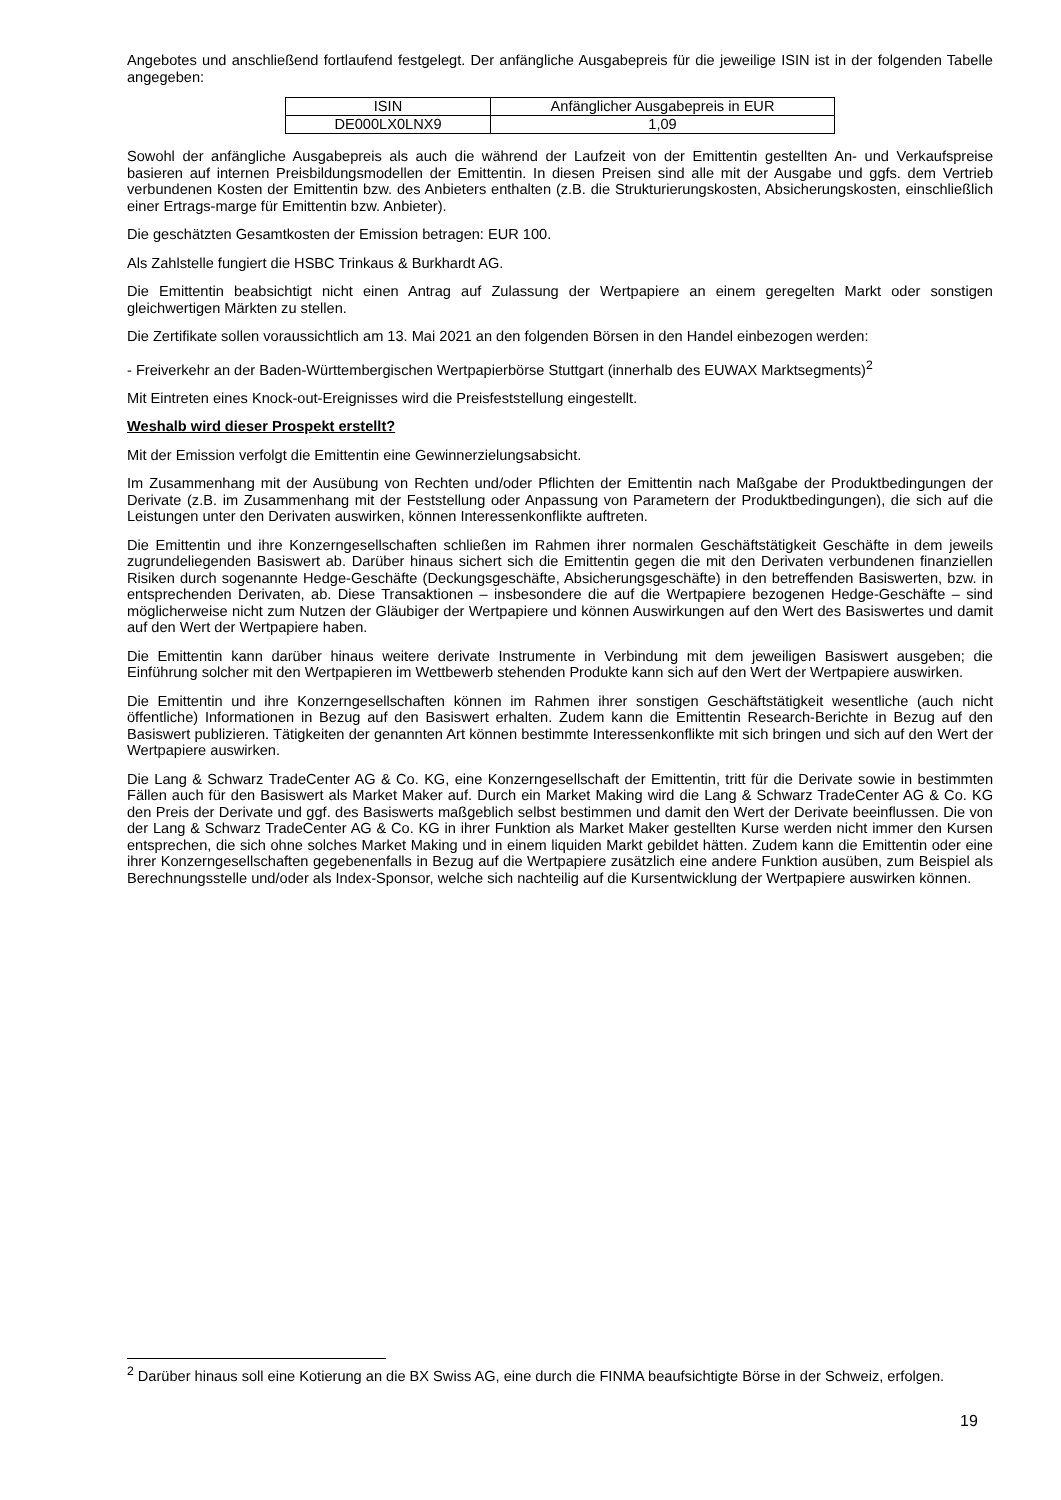Angebotes und anschließend fortlaufend festgelegt. Der anfängliche Ausgabepreis für die jeweilige ISIN ist in der folgenden Tabelle angegeben:
| ISIN | Anfänglicher Ausgabepreis in EUR |
| DE000LX0LNX9 | 1,09 |
Sowohl der anfängliche Ausgabepreis als auch die während der Laufzeit von der Emittentin gestellten An- und Verkaufspreise basieren auf internen Preisbildungsmodellen der Emittentin. In diesen Preisen sind alle mit der Ausgabe und ggfs. dem Vertrieb verbundenen Kosten der Emittentin bzw. des Anbieters enthalten (z.B. die Strukturierungskosten, Absicherungskosten, einschließlich einer Ertrags-marge für Emittentin bzw. Anbieter).
Die geschätzten Gesamtkosten der Emission betragen: EUR 100.
Als Zahlstelle fungiert die HSBC Trinkaus & Burkhardt AG.
Die Emittentin beabsichtigt nicht einen Antrag auf Zulassung der Wertpapiere an einem geregelten Markt oder sonstigen gleichwertigen Märkten zu stellen.
Die Zertifikate sollen voraussichtlich am 13. Mai 2021 an den folgenden Börsen in den Handel einbezogen werden:
- Freiverkehr an der Baden-Württembergischen Wertpapierbörse Stuttgart (innerhalb des EUWAX Marktsegments)<sup>2</sup>
Mit Eintreten eines Knock-out-Ereignisses wird die Preisfeststellung eingestellt.
Weshalb wird dieser Prospekt erstellt?
Mit der Emission verfolgt die Emittentin eine Gewinnerzielungsabsicht.
Im Zusammenhang mit der Ausübung von Rechten und/oder Pflichten der Emittentin nach Maßgabe der Produktbedingungen der Derivate (z.B. im Zusammenhang mit der Feststellung oder Anpassung von Parametern der Produktbedingungen), die sich auf die Leistungen unter den Derivaten auswirken, können Interessenkonflikte auftreten.
Die Emittentin und ihre Konzerngesellschaften schließen im Rahmen ihrer normalen Geschäftstätigkeit Geschäfte in dem jeweils zugrundeliegenden Basiswert ab. Darüber hinaus sichert sich die Emittentin gegen die mit den Derivaten verbundenen finanziellen Risiken durch sogenannte Hedge-Geschäfte (Deckungsgeschäfte, Absicherungsgeschäfte) in den betreffenden Basiswerten, bzw. in entsprechenden Derivaten, ab. Diese Transaktionen – insbesondere die auf die Wertpapiere bezogenen Hedge-Geschäfte – sind möglicherweise nicht zum Nutzen der Gläubiger der Wertpapiere und können Auswirkungen auf den Wert des Basiswertes und damit auf den Wert der Wertpapiere haben.
Die Emittentin kann darüber hinaus weitere derivate Instrumente in Verbindung mit dem jeweiligen Basiswert ausgeben; die Einführung solcher mit den Wertpapieren im Wettbewerb stehenden Produkte kann sich auf den Wert der Wertpapiere auswirken.
Die Emittentin und ihre Konzerngesellschaften können im Rahmen ihrer sonstigen Geschäftstätigkeit wesentliche (auch nicht öffentliche) Informationen in Bezug auf den Basiswert erhalten. Zudem kann die Emittentin Research-Berichte in Bezug auf den Basiswert publizieren. Tätigkeiten der genannten Art können bestimmte Interessenkonflikte mit sich bringen und sich auf den Wert der Wertpapiere auswirken.
Die Lang & Schwarz TradeCenter AG & Co. KG, eine Konzerngesellschaft der Emittentin, tritt für die Derivate sowie in bestimmten Fällen auch für den Basiswert als Market Maker auf. Durch ein Market Making wird die Lang & Schwarz TradeCenter AG & Co. KG den Preis der Derivate und ggf. des Basiswerts maßgeblich selbst bestimmen und damit den Wert der Derivate beeinflussen. Die von der Lang & Schwarz TradeCenter AG & Co. KG in ihrer Funktion als Market Maker gestellten Kurse werden nicht immer den Kursen entsprechen, die sich ohne solches Market Making und in einem liquiden Markt gebildet hätten. Zudem kann die Emittentin oder eine ihrer Konzerngesellschaften gegebenenfalls in Bezug auf die Wertpapiere zusätzlich eine andere Funktion ausüben, zum Beispiel als Berechnungsstelle und/oder als Index-Sponsor, welche sich nachteilig auf die Kursentwicklung der Wertpapiere auswirken können.
<sup>2</sup> Darüber hinaus soll eine Kotierung an die BX Swiss AG, eine durch die FINMA beaufsichtigte Börse in der Schweiz, erfolgen.
19